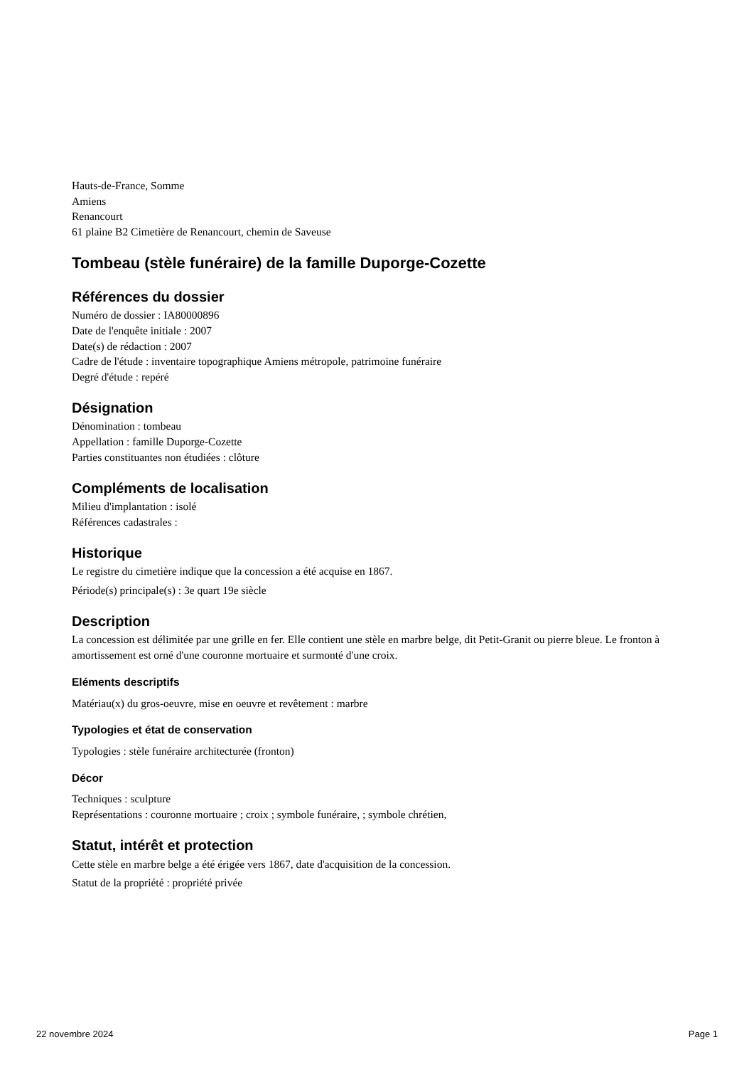Hauts-de-France, Somme
Amiens
Renancourt
61 plaine B2 Cimetière de Renancourt, chemin de Saveuse
Tombeau (stèle funéraire) de la famille Duporge-Cozette
Références du dossier
Numéro de dossier : IA80000896
Date de l'enquête initiale : 2007
Date(s) de rédaction : 2007
Cadre de l'étude : inventaire topographique Amiens métropole, patrimoine funéraire
Degré d'étude : repéré
Désignation
Dénomination : tombeau
Appellation : famille Duporge-Cozette
Parties constituantes non étudiées : clôture
Compléments de localisation
Milieu d'implantation : isolé
Références cadastrales :
Historique
Le registre du cimetière indique que la concession a été acquise en 1867.
Période(s) principale(s) : 3e quart 19e siècle
Description
La concession est délimitée par une grille en fer. Elle contient une stèle en marbre belge, dit Petit-Granit ou pierre bleue. Le fronton à amortissement est orné d'une couronne mortuaire et surmonté d'une croix.
Eléments descriptifs
Matériau(x) du gros-oeuvre, mise en oeuvre et revêtement : marbre
Typologies et état de conservation
Typologies : stèle funéraire architecturée (fronton)
Décor
Techniques : sculpture
Représentations : couronne mortuaire ; croix ; symbole funéraire, ; symbole chrétien,
Statut, intérêt et protection
Cette stèle en marbre belge a été érigée vers 1867, date d'acquisition de la concession.
Statut de la propriété : propriété privée
22 novembre 2024 Page 1